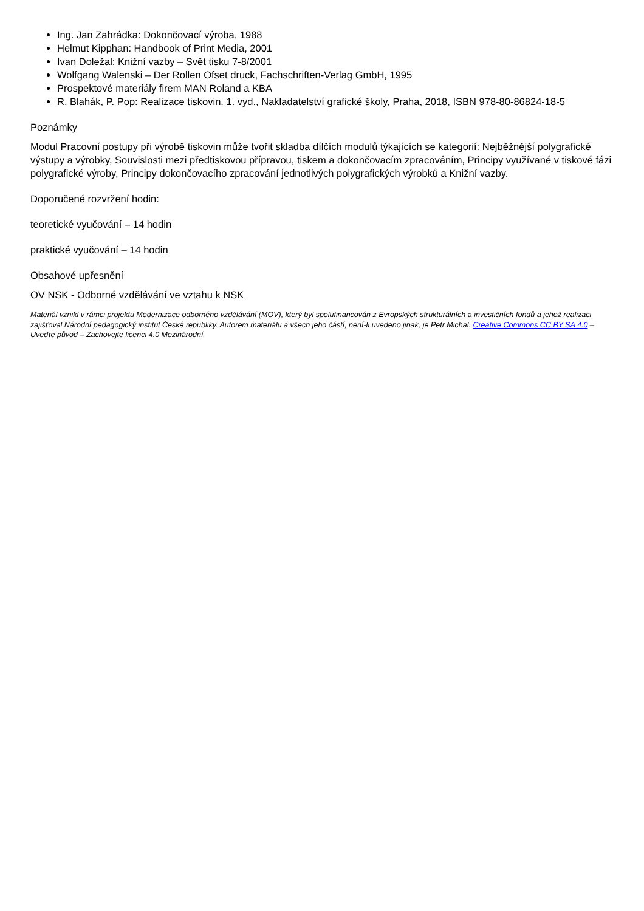Ing. Jan Zahrádka: Dokončovací výroba, 1988
Helmut Kipphan: Handbook of Print Media, 2001
Ivan Doležal: Knižní vazby – Svět tisku 7-8/2001
Wolfgang Walenski – Der Rollen Ofset druck, Fachschriften-Verlag GmbH, 1995
Prospektové materiály firem MAN Roland a KBA
R. Blahák, P. Pop: Realizace tiskovin. 1. vyd., Nakladatelství grafické školy, Praha, 2018, ISBN 978-80-86824-18-5
Poznámky
Modul Pracovní postupy při výrobě tiskovin může tvořit skladba dílčích modulů týkajících se kategorií: Nejběžnější polygrafické výstupy a výrobky, Souvislosti mezi předtiskovou přípravou, tiskem a dokončovacím zpracováním, Principy využívané v tiskové fázi polygrafické výroby, Principy dokončovacího zpracování jednotlivých polygrafických výrobků a Knižní vazby.
Doporučené rozvržení hodin:
teoretické vyučování – 14 hodin
praktické vyučování – 14 hodin
Obsahové upřesnění
OV NSK - Odborné vzdělávání ve vztahu k NSK
Materiál vznikl v rámci projektu Modernizace odborného vzdělávání (MOV), který byl spolufinancován z Evropských strukturálních a investičních fondů a jehož realizaci zajišťoval Národní pedagogický institut České republiky. Autorem materiálu a všech jeho částí, není-li uvedeno jinak, je Petr Michal. Creative Commons CC BY SA 4.0 – Uveďte původ – Zachovejte licenci 4.0 Mezinárodní.